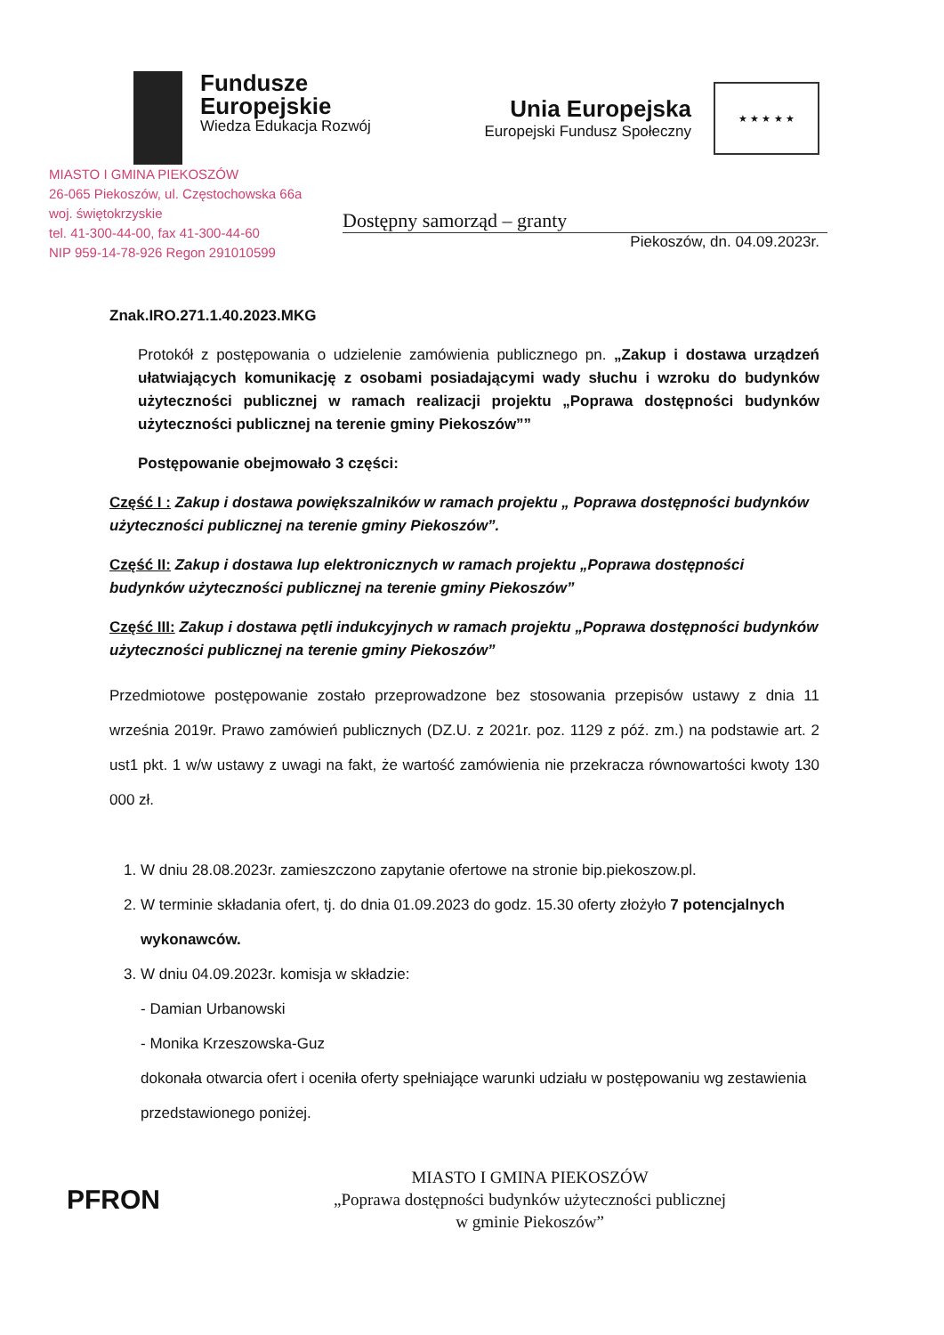Fundusze
Europejskie
Wiedza Edukacja Rozwój
Unia Europejska
Europejski Fundusz Społeczny
★ ★ ★ ★ ★
MIASTO I GMINA PIEKOSZÓW
26-065 Piekoszów, ul. Częstochowska 66a
woj. świętokrzyskie
tel. 41-300-44-00, fax 41-300-44-60
NIP 959-14-78-926 Regon 291010599
Dostępny samorząd – granty
Piekoszów, dn. 04.09.2023r.
Znak.IRO.271.1.40.2023.MKG
Protokół z postępowania o udzielenie zamówienia publicznego pn. „Zakup i dostawa urządzeń ułatwiających komunikację z osobami posiadającymi wady słuchu i wzroku do budynków użyteczności publicznej w ramach realizacji projektu „Poprawa dostępności budynków użyteczności publicznej na terenie gminy Piekoszów””
Postępowanie obejmowało 3 części:
Część I : Zakup i dostawa powiększalników w ramach projektu „ Poprawa dostępności budynków użyteczności publicznej na terenie gminy Piekoszów”.
Część II: Zakup i dostawa lup elektronicznych w ramach projektu „Poprawa dostępności budynków użyteczności publicznej na terenie gminy Piekoszów”
Część III: Zakup i dostawa pętli indukcyjnych w ramach projektu „Poprawa dostępności budynków użyteczności publicznej na terenie gminy Piekoszów”
Przedmiotowe postępowanie zostało przeprowadzone bez stosowania przepisów ustawy z dnia 11 września 2019r. Prawo zamówień publicznych (DZ.U. z 2021r. poz. 1129 z póź. zm.) na podstawie art. 2 ust1 pkt. 1 w/w ustawy z uwagi na fakt, że wartość zamówienia nie przekracza równowartości kwoty 130 000 zł.
1. W dniu 28.08.2023r. zamieszczono zapytanie ofertowe na stronie bip.piekoszow.pl.
2. W terminie składania ofert, tj. do dnia 01.09.2023 do godz. 15.30 oferty złożyło 7 potencjalnych wykonawców.
3. W dniu 04.09.2023r. komisja w składzie:
- Damian Urbanowski
- Monika Krzeszowska-Guz
dokonała otwarcia ofert i oceniła oferty spełniające warunki udziału w postępowaniu wg zestawienia przedstawionego poniżej.
PFRON
MIASTO I GMINA PIEKOSZÓW
„Poprawa dostępności budynków użyteczności publicznej
w gminie Piekoszów”